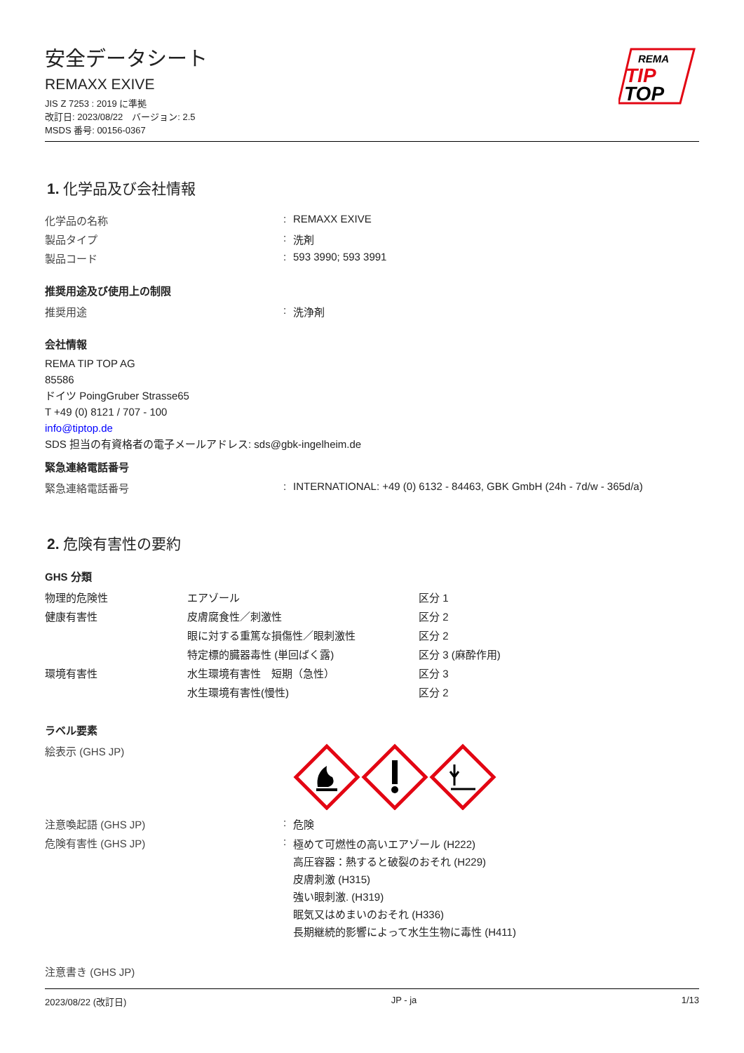安全データシート
REMAXX EXIVE
JIS Z 7253 : 2019 に準拠
改訂日: 2023/08/22　バージョン: 2.5
MSDS 番号: 00156-0367
REMA
TIP
TOP
1. 化学品及び会社情報
| 化学品の名称 | : | REMAXX EXIVE |
| 製品タイプ | : | 洗剤 |
| 製品コード | : | 593 3990; 593 3991 |
推奨用途及び使用上の制限
| 推奨用途 | : | 洗浄剤 |
会社情報
REMA TIP TOP AG
85586
ドイツ PoingGruber Strasse65
T +49 (0) 8121 / 707 - 100
info@tiptop.de
SDS 担当の有資格者の電子メールアドレス: sds@gbk-ingelheim.de
緊急連絡電話番号
| 緊急連絡電話番号 | : | INTERNATIONAL: +49 (0) 6132 - 84463, GBK GmbH (24h - 7d/w - 365d/a) |
2. 危険有害性の要約
GHS 分類
| 物理的危険性 | エアゾール | 区分 1 |
| 健康有害性 | 皮膚腐食性／刺激性 | 区分 2 |
| | 眼に対する重篤な損傷性／眼刺激性 | 区分 2 |
| | 特定標的臓器毒性 (単回ばく露) | 区分 3 (麻酔作用) |
| 環境有害性 | 水生環境有害性 短期（急性） | 区分 3 |
| | 水生環境有害性(慢性) | 区分 2 |
ラベル要素
| 絵表示 (GHS JP) | | |
| 注意喚起語 (GHS JP) | : | 危険 |
| 危険有害性 (GHS JP) | : | 極めて可燃性の高いエアゾール (H222) 高圧容器：熱すると破裂のおそれ (H229) 皮膚刺激 (H315) 強い眼刺激. (H319) 眠気又はめまいのおそれ (H336) 長期継続的影響によって水生生物に毒性 (H411) |
| 注意書き (GHS JP) | | |
2023/08/22 (改訂日) JP - ja 1/13